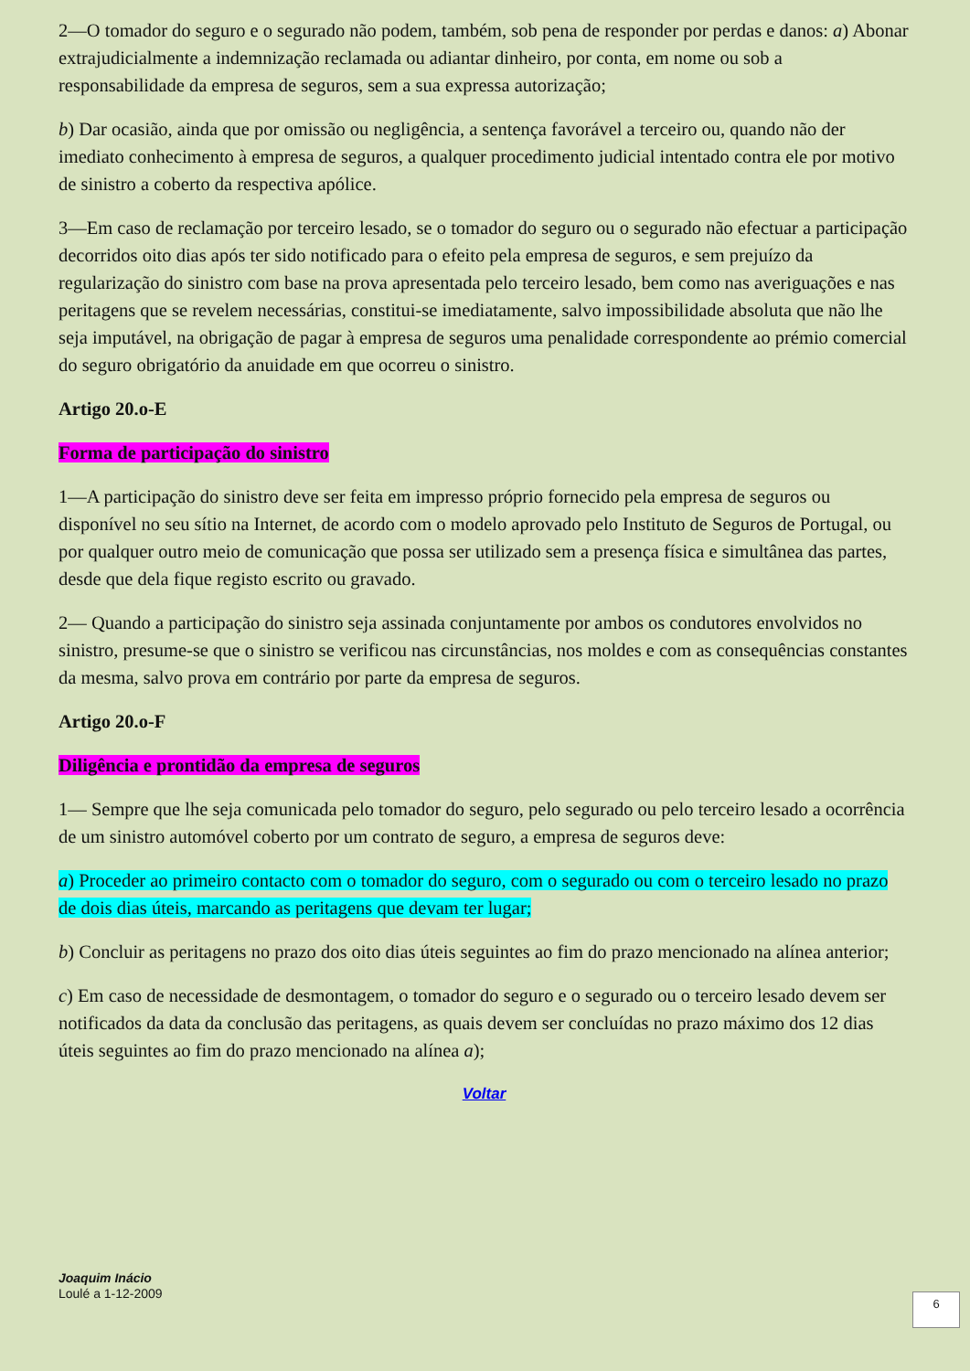2—O tomador do seguro e o segurado não podem, também, sob pena de responder por perdas e danos: a) Abonar extrajudicialmente a indemnização reclamada ou adiantar dinheiro, por conta, em nome ou sob a responsabilidade da empresa de seguros, sem a sua expressa autorização;
b) Dar ocasião, ainda que por omissão ou negligência, a sentença favorável a terceiro ou, quando não der imediato conhecimento à empresa de seguros, a qualquer procedimento judicial intentado contra ele por motivo de sinistro a coberto da respectiva apólice.
3—Em caso de reclamação por terceiro lesado, se o tomador do seguro ou o segurado não efectuar a participação decorridos oito dias após ter sido notificado para o efeito pela empresa de seguros, e sem prejuízo da regularização do sinistro com base na prova apresentada pelo terceiro lesado, bem como nas averiguações e nas peritagens que se revelem necessárias, constitui-se imediatamente, salvo impossibilidade absoluta que não lhe seja imputável, na obrigação de pagar à empresa de seguros uma penalidade correspondente ao prémio comercial do seguro obrigatório da anuidade em que ocorreu o sinistro.
Artigo 20.o-E
Forma de participação do sinistro
1—A participação do sinistro deve ser feita em impresso próprio fornecido pela empresa de seguros ou disponível no seu sítio na Internet, de acordo com o modelo aprovado pelo Instituto de Seguros de Portugal, ou por qualquer outro meio de comunicação que possa ser utilizado sem a presença física e simultânea das partes, desde que dela fique registo escrito ou gravado.
2— Quando a participação do sinistro seja assinada conjuntamente por ambos os condutores envolvidos no sinistro, presume-se que o sinistro se verificou nas circunstâncias, nos moldes e com as consequências constantes da mesma, salvo prova em contrário por parte da empresa de seguros.
Artigo 20.o-F
Diligência e prontidão da empresa de seguros
1— Sempre que lhe seja comunicada pelo tomador do seguro, pelo segurado ou pelo terceiro lesado a ocorrência de um sinistro automóvel coberto por um contrato de seguro, a empresa de seguros deve:
a) Proceder ao primeiro contacto com o tomador do seguro, com o segurado ou com o terceiro lesado no prazo de dois dias úteis, marcando as peritagens que devam ter lugar;
b) Concluir as peritagens no prazo dos oito dias úteis seguintes ao fim do prazo mencionado na alínea anterior;
c) Em caso de necessidade de desmontagem, o tomador do seguro e o segurado ou o terceiro lesado devem ser notificados da data da conclusão das peritagens, as quais devem ser concluídas no prazo máximo dos 12 dias úteis seguintes ao fim do prazo mencionado na alínea a);
Voltar
Joaquim Inácio
Loulé a 1-12-2009
6